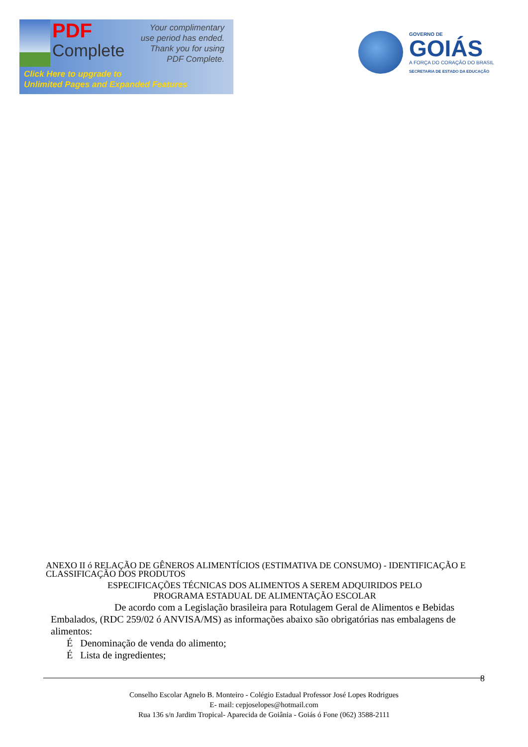PDF
Complete
Your complimentary
use period has ended.
Thank you for using
PDF Complete.
Click Here to upgrade to
Unlimited Pages and Expanded Features
GOVERNO DE
GOIÁS
A FORÇA DO CORAÇÃO DO BRASIL
SECRETARIA DE ESTADO DA EDUCAÇÃO
ANEXO II ó RELAÇÃO DE GÊNEROS ALIMENTÍCIOS (ESTIMATIVA DE CONSUMO) - IDENTIFICAÇÃO E CLASSIFICAÇÃO DOS PRODUTOS
ESPECIFICAÇÕES TÉCNICAS DOS ALIMENTOS A SEREM ADQUIRIDOS PELO
PROGRAMA ESTADUAL DE ALIMENTAÇÃO ESCOLAR
De acordo com a Legislação brasileira para Rotulagem Geral de Alimentos e Bebidas Embalados, (RDC 259/02 ó ANVISA/MS) as informações abaixo são obrigatórias nas embalagens de alimentos:
É Denominação de venda do alimento;
É Lista de ingredientes;
8
Conselho Escolar Agnelo B. Monteiro - Colégio Estadual Professor José Lopes Rodrigues
E- mail: cepjoselopes@hotmail.com
Rua 136 s/n Jardim Tropical- Aparecida de Goiânia - Goiás ó Fone (062) 3588-2111